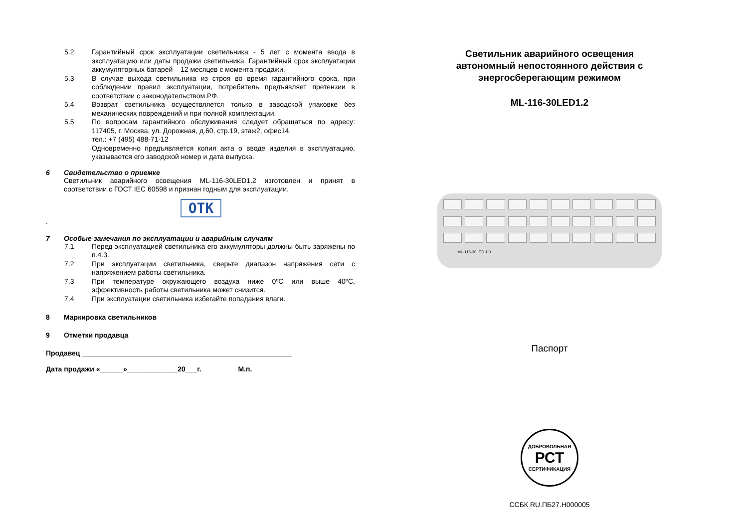5.2 Гарантийный срок эксплуатации светильника - 5 лет с момента ввода в эксплуатацию или даты продажи светильника. Гарантийный срок эксплуатации аккумуляторных батарей – 12 месяцев с момента продажи.
5.3 В случае выхода светильника из строя во время гарантийного срока, при соблюдении правил эксплуатации, потребитель предъявляет претензии в соответствии с законодательством РФ.
5.4 Возврат светильника осуществляется только в заводской упаковке без механических повреждений и при полной комплектации.
5.5 По вопросам гарантийного обслуживания следует обращаться по адресу: 117405, г. Москва, ул. Дорожная, д.60, стр.19, этаж2, офис14,
тел.: +7 (495) 488-71-12
Одновременно предъявляется копия акта о вводе изделия в эксплуатацию, указывается его заводской номер и дата выпуска.
6 Свидетельство о приемке
Светильник аварийного освещения ML-116-30LED1.2 изготовлен и принят в соответствии с ГОСТ IEC 60598 и признан годным для эксплуатации.
ОТК
.
7 Особые замечания по эксплуатации и аварийным случаям
7.1 Перед эксплуатацией светильника его аккумуляторы должны быть заряжены по п.4.3.
7.2 При эксплуатации светильника, сверьте диапазон напряжения сети с напряжением работы светильника.
7.3 При температуре окружающего воздуха ниже 0ºС или выше 40ºС, эффективность работы светильника может снизится.
7.4 При эксплуатации светильника избегайте попадания влаги.
8 Маркировка светильников
9 Отметки продавца
Продавец ______________________________________________________
Дата продажи «______»_____________20___г. М.п.
Светильник аварийного освещения
автономный непостоянного действия с
энергосберегающим режимом
ML-116-30LED1.2
ML-116-30LED 1.0
Паспорт
ДОБРОВОЛЬНАЯ
РСТ
СЕРТИФИКАЦИЯ
ССБК RU.ПБ27.Н000005